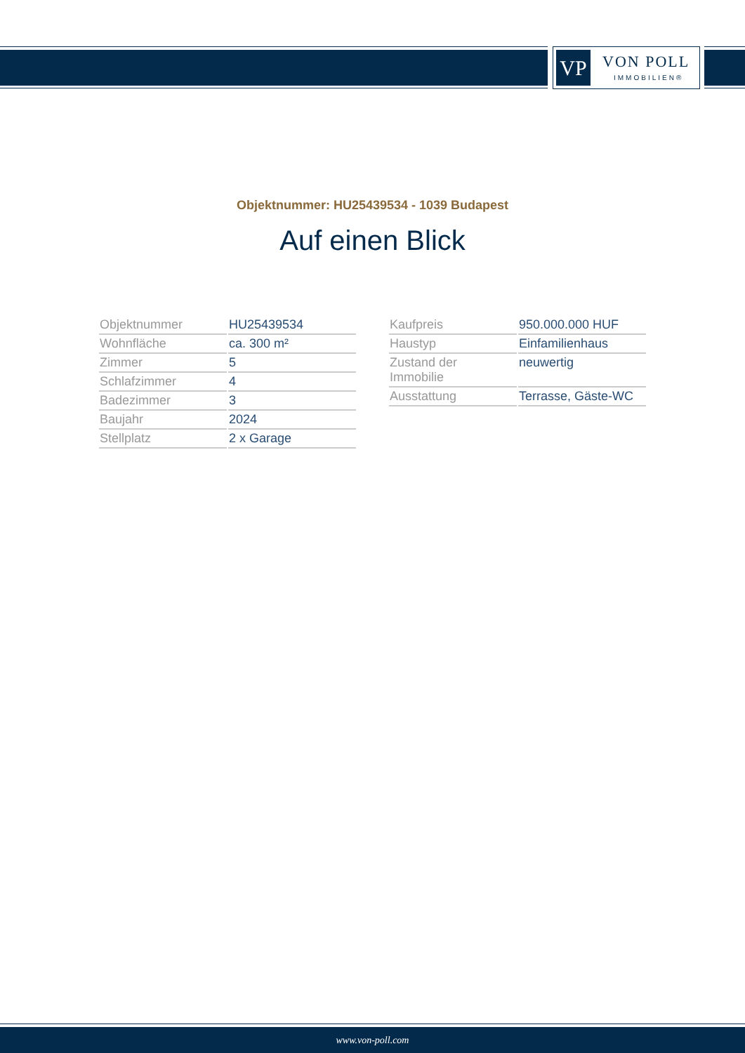VP VON POLL
IMMOBILIEN®
Objektnummer: HU25439534 - 1039 Budapest
Auf einen Blick
| Objektnummer | HU25439534 |
| Wohnfläche | ca. 300 m² |
| Zimmer | 5 |
| Schlafzimmer | 4 |
| Badezimmer | 3 |
| Baujahr | 2024 |
| Stellplatz | 2 x Garage |
| Kaufpreis | 950.000.000 HUF |
| Haustyp | Einfamilienhaus |
| Zustand der Immobilie | neuwertig |
| Ausstattung | Terrasse, Gäste-WC |
www.von-poll.com